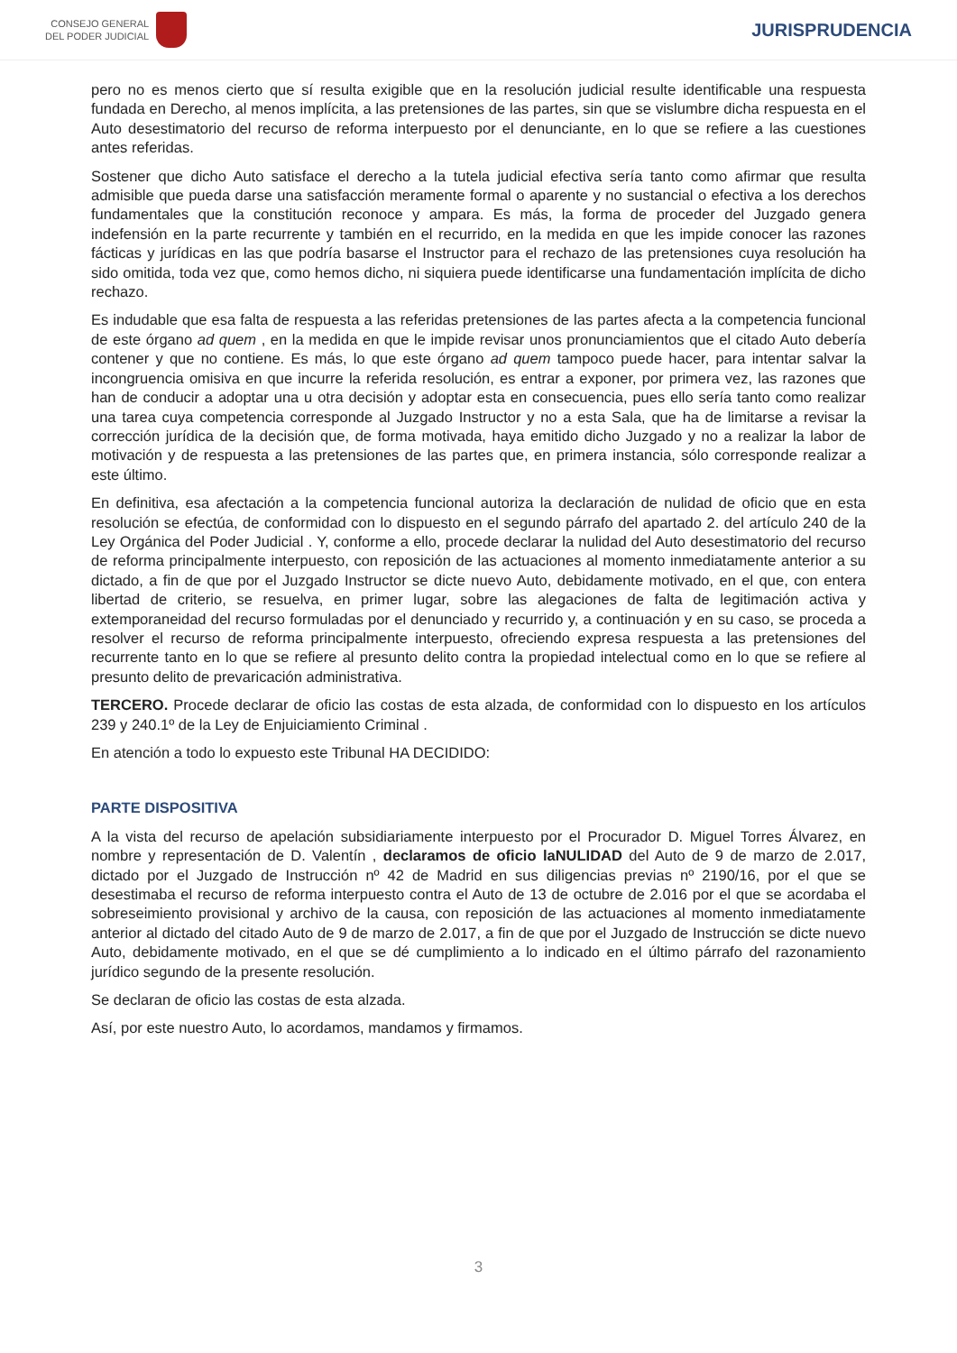CONSEJO GENERAL
DEL PODER JUDICIAL
JURISPRUDENCIA
pero no es menos cierto que sí resulta exigible que en la resolución judicial resulte identificable una respuesta fundada en Derecho, al menos implícita, a las pretensiones de las partes, sin que se vislumbre dicha respuesta en el Auto desestimatorio del recurso de reforma interpuesto por el denunciante, en lo que se refiere a las cuestiones antes referidas.
Sostener que dicho Auto satisface el derecho a la tutela judicial efectiva sería tanto como afirmar que resulta admisible que pueda darse una satisfacción meramente formal o aparente y no sustancial o efectiva a los derechos fundamentales que la constitución reconoce y ampara. Es más, la forma de proceder del Juzgado genera indefensión en la parte recurrente y también en el recurrido, en la medida en que les impide conocer las razones fácticas y jurídicas en las que podría basarse el Instructor para el rechazo de las pretensiones cuya resolución ha sido omitida, toda vez que, como hemos dicho, ni siquiera puede identificarse una fundamentación implícita de dicho rechazo.
Es indudable que esa falta de respuesta a las referidas pretensiones de las partes afecta a la competencia funcional de este órgano ad quem , en la medida en que le impide revisar unos pronunciamientos que el citado Auto debería contener y que no contiene. Es más, lo que este órgano ad quem tampoco puede hacer, para intentar salvar la incongruencia omisiva en que incurre la referida resolución, es entrar a exponer, por primera vez, las razones que han de conducir a adoptar una u otra decisión y adoptar esta en consecuencia, pues ello sería tanto como realizar una tarea cuya competencia corresponde al Juzgado Instructor y no a esta Sala, que ha de limitarse a revisar la corrección jurídica de la decisión que, de forma motivada, haya emitido dicho Juzgado y no a realizar la labor de motivación y de respuesta a las pretensiones de las partes que, en primera instancia, sólo corresponde realizar a este último.
En definitiva, esa afectación a la competencia funcional autoriza la declaración de nulidad de oficio que en esta resolución se efectúa, de conformidad con lo dispuesto en el segundo párrafo del apartado 2. del artículo 240 de la Ley Orgánica del Poder Judicial . Y, conforme a ello, procede declarar la nulidad del Auto desestimatorio del recurso de reforma principalmente interpuesto, con reposición de las actuaciones al momento inmediatamente anterior a su dictado, a fin de que por el Juzgado Instructor se dicte nuevo Auto, debidamente motivado, en el que, con entera libertad de criterio, se resuelva, en primer lugar, sobre las alegaciones de falta de legitimación activa y extemporaneidad del recurso formuladas por el denunciado y recurrido y, a continuación y en su caso, se proceda a resolver el recurso de reforma principalmente interpuesto, ofreciendo expresa respuesta a las pretensiones del recurrente tanto en lo que se refiere al presunto delito contra la propiedad intelectual como en lo que se refiere al presunto delito de prevaricación administrativa.
TERCERO. Procede declarar de oficio las costas de esta alzada, de conformidad con lo dispuesto en los artículos 239 y 240.1º de la Ley de Enjuiciamiento Criminal .
En atención a todo lo expuesto este Tribunal HA DECIDIDO:
PARTE DISPOSITIVA
A la vista del recurso de apelación subsidiariamente interpuesto por el Procurador D. Miguel Torres Álvarez, en nombre y representación de D. Valentín , declaramos de oficio laNULIDAD del Auto de 9 de marzo de 2.017, dictado por el Juzgado de Instrucción nº 42 de Madrid en sus diligencias previas nº 2190/16, por el que se desestimaba el recurso de reforma interpuesto contra el Auto de 13 de octubre de 2.016 por el que se acordaba el sobreseimiento provisional y archivo de la causa, con reposición de las actuaciones al momento inmediatamente anterior al dictado del citado Auto de 9 de marzo de 2.017, a fin de que por el Juzgado de Instrucción se dicte nuevo Auto, debidamente motivado, en el que se dé cumplimiento a lo indicado en el último párrafo del razonamiento jurídico segundo de la presente resolución.
Se declaran de oficio las costas de esta alzada.
Así, por este nuestro Auto, lo acordamos, mandamos y firmamos.
3